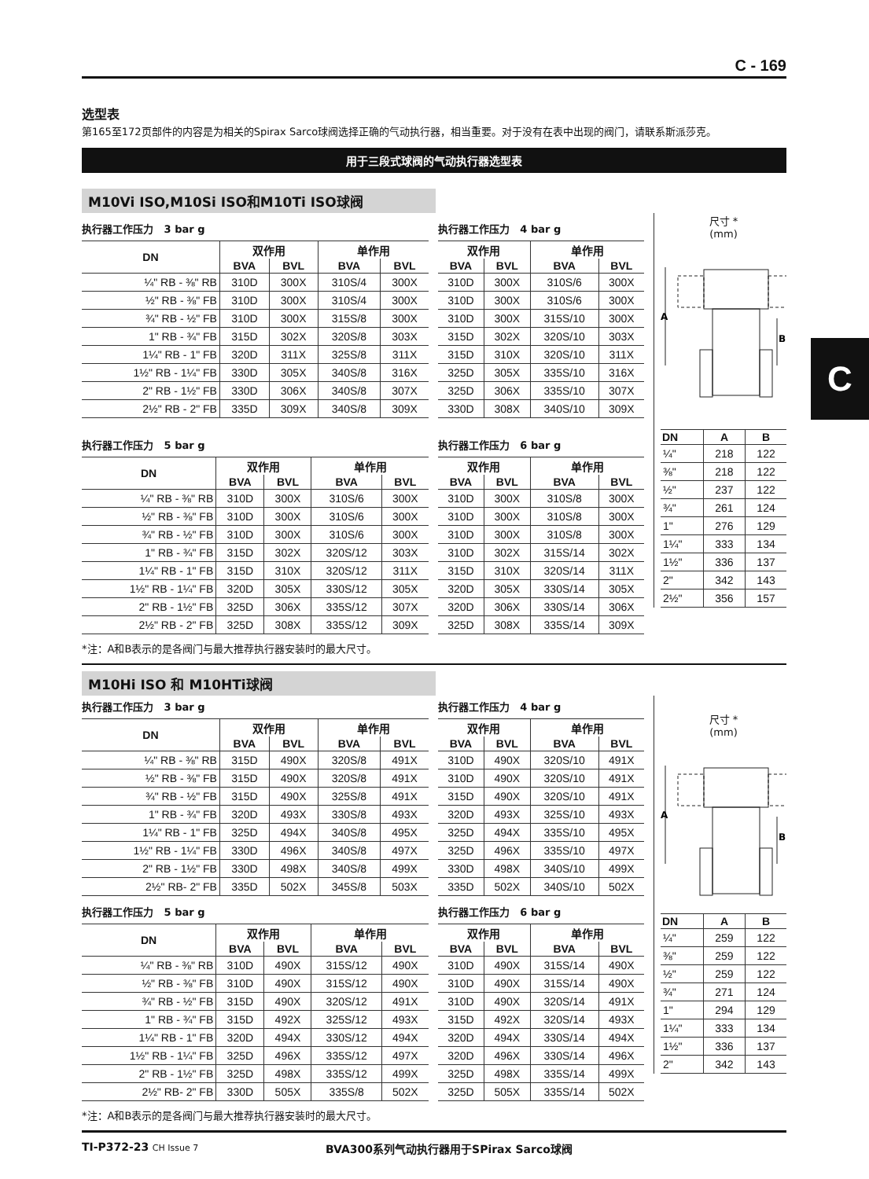C
C - 169
选型表
第165至172页部件的内容是为相关的Spirax Sarco球阀选择正确的气动执行器，相当重要。对于没有在表中出现的阀门，请联系斯派莎克。
用于三段式球阀的气动执行器选型表
M10Vi ISO,M10Si ISO和M10Ti ISO球阀
执行器工作压力 3 bar g
| DN | 双作用 | | 单作用 | |
| --- | --- | --- | --- | --- |
| | BVA | BVL | BVA | BVL |
| ¼" RB - ⅜" RB | 310D | 300X | 310S/4 | 300X |
| ½" RB - ⅜" FB | 310D | 300X | 310S/4 | 300X |
| ¾" RB - ½" FB | 310D | 300X | 315S/8 | 300X |
| 1" RB - ¾" FB | 315D | 302X | 320S/8 | 303X |
| 1¼" RB - 1" FB | 320D | 311X | 325S/8 | 311X |
| 1½" RB - 1¼" FB | 330D | 305X | 340S/8 | 316X |
| 2" RB - 1½" FB | 330D | 306X | 340S/8 | 307X |
| 2½" RB - 2" FB | 335D | 309X | 340S/8 | 309X |
执行器工作压力 5 bar g
| DN | 双作用 | | 单作用 | |
| --- | --- | --- | --- | --- |
| | BVA | BVL | BVA | BVL |
| ¼" RB - ⅜" RB | 310D | 300X | 310S/6 | 300X |
| ½" RB - ⅜" FB | 310D | 300X | 310S/6 | 300X |
| ¾" RB - ½" FB | 310D | 300X | 310S/6 | 300X |
| 1" RB - ¾" FB | 315D | 302X | 320S/12 | 303X |
| 1¼" RB - 1" FB | 315D | 310X | 320S/12 | 311X |
| 1½" RB - 1¼" FB | 320D | 305X | 330S/12 | 305X |
| 2" RB - 1½" FB | 325D | 306X | 335S/12 | 307X |
| 2½" RB - 2" FB | 325D | 308X | 335S/12 | 309X |
执行器工作压力 4 bar g
| 双作用 | | 单作用 | |
| --- | --- | --- | --- |
| BVA | BVL | BVA | BVL |
| 310D | 300X | 310S/6 | 300X |
| 310D | 300X | 310S/6 | 300X |
| 310D | 300X | 315S/10 | 300X |
| 315D | 302X | 320S/10 | 303X |
| 315D | 310X | 320S/10 | 311X |
| 325D | 305X | 335S/10 | 316X |
| 325D | 306X | 335S/10 | 307X |
| 330D | 308X | 340S/10 | 309X |
执行器工作压力 6 bar g
| 双作用 | | 单作用 | |
| --- | --- | --- | --- |
| BVA | BVL | BVA | BVL |
| 310D | 300X | 310S/8 | 300X |
| 310D | 300X | 310S/8 | 300X |
| 310D | 300X | 310S/8 | 300X |
| 310D | 302X | 315S/14 | 302X |
| 315D | 310X | 320S/14 | 311X |
| 320D | 305X | 330S/14 | 305X |
| 320D | 306X | 330S/14 | 306X |
| 325D | 308X | 335S/14 | 309X |
尺寸 *
(mm)
A
B
| DN | A | B |
| --- | --- | --- |
| ¼" | 218 | 122 |
| ⅜" | 218 | 122 |
| ½" | 237 | 122 |
| ¾" | 261 | 124 |
| 1" | 276 | 129 |
| 1¼" | 333 | 134 |
| 1½" | 336 | 137 |
| 2" | 342 | 143 |
| 2½" | 356 | 157 |
*注：A和B表示的是各阀门与最大推荐执行器安装时的最大尺寸。
M10Hi ISO 和 M10HTi球阀
执行器工作压力 3 bar g
| DN | 双作用 | | 单作用 | |
| --- | --- | --- | --- | --- |
| | BVA | BVL | BVA | BVL |
| ¼" RB - ⅜" RB | 315D | 490X | 320S/8 | 491X |
| ½" RB - ⅜" FB | 315D | 490X | 320S/8 | 491X |
| ¾" RB - ½" FB | 315D | 490X | 325S/8 | 491X |
| 1" RB - ¾" FB | 320D | 493X | 330S/8 | 493X |
| 1¼" RB - 1" FB | 325D | 494X | 340S/8 | 495X |
| 1½" RB - 1¼" FB | 330D | 496X | 340S/8 | 497X |
| 2" RB - 1½" FB | 330D | 498X | 340S/8 | 499X |
| 2½" RB- 2" FB | 335D | 502X | 345S/8 | 503X |
执行器工作压力 5 bar g
| DN | 双作用 | | 单作用 | |
| --- | --- | --- | --- | --- |
| | BVA | BVL | BVA | BVL |
| ¼" RB - ⅜" RB | 310D | 490X | 315S/12 | 490X |
| ½" RB - ⅜" FB | 310D | 490X | 315S/12 | 490X |
| ¾" RB - ½" FB | 315D | 490X | 320S/12 | 491X |
| 1" RB - ¾" FB | 315D | 492X | 325S/12 | 493X |
| 1¼" RB - 1" FB | 320D | 494X | 330S/12 | 494X |
| 1½" RB - 1¼" FB | 325D | 496X | 335S/12 | 497X |
| 2" RB - 1½" FB | 325D | 498X | 335S/12 | 499X |
| 2½" RB- 2" FB | 330D | 505X | 335S/8 | 502X |
执行器工作压力 4 bar g
| 双作用 | | 单作用 | |
| --- | --- | --- | --- |
| BVA | BVL | BVA | BVL |
| 310D | 490X | 320S/10 | 491X |
| 310D | 490X | 320S/10 | 491X |
| 315D | 490X | 320S/10 | 491X |
| 320D | 493X | 325S/10 | 493X |
| 325D | 494X | 335S/10 | 495X |
| 325D | 496X | 335S/10 | 497X |
| 330D | 498X | 340S/10 | 499X |
| 335D | 502X | 340S/10 | 502X |
执行器工作压力 6 bar g
| 双作用 | | 单作用 | |
| --- | --- | --- | --- |
| BVA | BVL | BVA | BVL |
| 310D | 490X | 315S/14 | 490X |
| 310D | 490X | 315S/14 | 490X |
| 310D | 490X | 320S/14 | 491X |
| 315D | 492X | 320S/14 | 493X |
| 320D | 494X | 330S/14 | 494X |
| 320D | 496X | 330S/14 | 496X |
| 325D | 498X | 335S/14 | 499X |
| 325D | 505X | 335S/14 | 502X |
尺寸 *
(mm)
A
B
| DN | A | B |
| --- | --- | --- |
| ¼" | 259 | 122 |
| ⅜" | 259 | 122 |
| ½" | 259 | 122 |
| ¾" | 271 | 124 |
| 1" | 294 | 129 |
| 1¼" | 333 | 134 |
| 1½" | 336 | 137 |
| 2" | 342 | 143 |
*注：A和B表示的是各阀门与最大推荐执行器安装时的最大尺寸。
TI-P372-23 CH Issue 7
BVA300系列气动执行器用于SPirax Sarco球阀